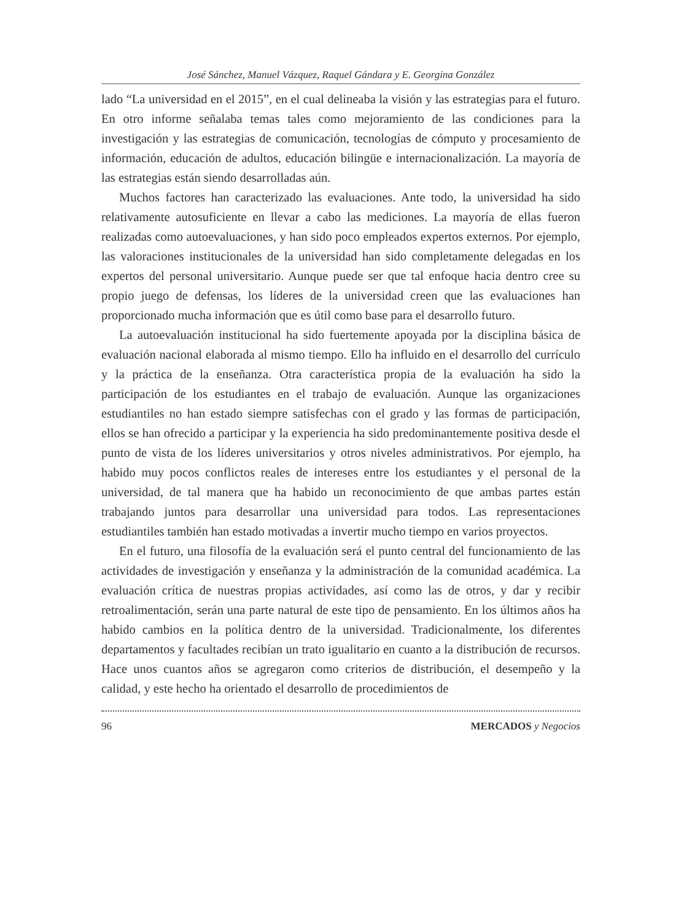José Sánchez, Manuel Vázquez, Raquel Gándara y E. Georgina González
lado “La universidad en el 2015”, en el cual delineaba la visión y las estrategias para el futuro. En otro informe señalaba temas tales como mejoramiento de las condiciones para la investigación y las estrategias de comunicación, tecnologías de cómputo y procesamiento de información, educación de adultos, educación bilingüe e internacionalización. La mayoría de las estrategias están siendo desarrolladas aún.
Muchos factores han caracterizado las evaluaciones. Ante todo, la universidad ha sido relativamente autosuficiente en llevar a cabo las mediciones. La mayoría de ellas fueron realizadas como autoevaluaciones, y han sido poco empleados expertos externos. Por ejemplo, las valoraciones institucionales de la universidad han sido completamente delegadas en los expertos del personal universitario. Aunque puede ser que tal enfoque hacia dentro cree su propio juego de defensas, los líderes de la universidad creen que las evaluaciones han proporcionado mucha información que es útil como base para el desarrollo futuro.
La autoevaluación institucional ha sido fuertemente apoyada por la disciplina básica de evaluación nacional elaborada al mismo tiempo. Ello ha influido en el desarrollo del currículo y la práctica de la enseñanza. Otra característica propia de la evaluación ha sido la participación de los estudiantes en el trabajo de evaluación. Aunque las organizaciones estudiantiles no han estado siempre satisfechas con el grado y las formas de participación, ellos se han ofrecido a participar y la experiencia ha sido predominantemente positiva desde el punto de vista de los líderes universitarios y otros niveles administrativos. Por ejemplo, ha habido muy pocos conflictos reales de intereses entre los estudiantes y el personal de la universidad, de tal manera que ha habido un reconocimiento de que ambas partes están trabajando juntos para desarrollar una universidad para todos. Las representaciones estudiantiles también han estado motivadas a invertir mucho tiempo en varios proyectos.
En el futuro, una filosofía de la evaluación será el punto central del funcionamiento de las actividades de investigación y enseñanza y la administración de la comunidad académica. La evaluación crítica de nuestras propias actividades, así como las de otros, y dar y recibir retroalimentación, serán una parte natural de este tipo de pensamiento. En los últimos años ha habido cambios en la política dentro de la universidad. Tradicionalmente, los diferentes departamentos y facultades recibían un trato igualitario en cuanto a la distribución de recursos. Hace unos cuantos años se agregaron como criterios de distribución, el desempeño y la calidad, y este hecho ha orientado el desarrollo de procedimientos de
96 MERCADOS y Negocios